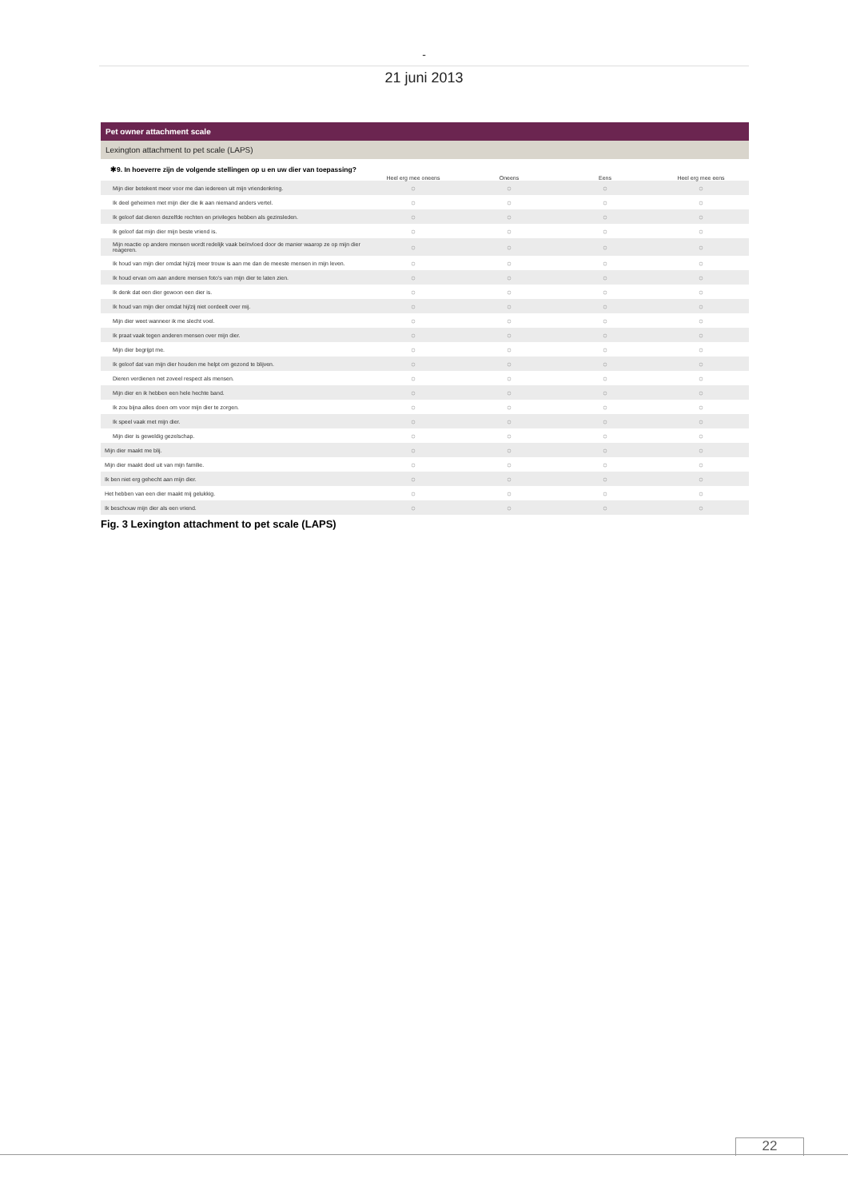-
21 juni 2013
Pet owner attachment scale
Lexington attachment to pet scale (LAPS)
✱9. In hoeverre zijn de volgende stellingen op u en uw dier van toepassing?
| | Heel erg mee oneens | Oneens | Eens | Heel erg mee eens |
| --- | --- | --- | --- | --- |
| Mijn dier betekent meer voor me dan iedereen uit mijn vriendenkring. | ○ | ○ | ○ | ○ |
| Ik deel geheimen met mijn dier die ik aan niemand anders vertel. | ○ | ○ | ○ | ○ |
| Ik geloof dat dieren dezelfde rechten en privileges hebben als gezinsleden. | ○ | ○ | ○ | ○ |
| Ik geloof dat mijn dier mijn beste vriend is. | ○ | ○ | ○ | ○ |
| Mijn reactie op andere mensen wordt redelijk vaak beïnvloed door de manier waarop ze op mijn dier reageren. | ○ | ○ | ○ | ○ |
| Ik houd van mijn dier omdat hij/zij meer trouw is aan me dan de meeste mensen in mijn leven. | ○ | ○ | ○ | ○ |
| Ik houd ervan om aan andere mensen foto's van mijn dier te laten zien. | ○ | ○ | ○ | ○ |
| Ik denk dat een dier gewoon een dier is. | ○ | ○ | ○ | ○ |
| Ik houd van mijn dier omdat hij/zij niet oordeelt over mij. | ○ | ○ | ○ | ○ |
| Mijn dier weet wanneer ik me slecht voel. | ○ | ○ | ○ | ○ |
| Ik praat vaak tegen anderen mensen over mijn dier. | ○ | ○ | ○ | ○ |
| Mijn dier begrijpt me. | ○ | ○ | ○ | ○ |
| Ik geloof dat van mijn dier houden me helpt om gezond te blijven. | ○ | ○ | ○ | ○ |
| Dieren verdienen net zoveel respect als mensen. | ○ | ○ | ○ | ○ |
| Mijn dier en ik hebben een hele hechte band. | ○ | ○ | ○ | ○ |
| Ik zou bijna alles doen om voor mijn dier te zorgen. | ○ | ○ | ○ | ○ |
| Ik speel vaak met mijn dier. | ○ | ○ | ○ | ○ |
| Mijn dier is geweldig gezelschap. | ○ | ○ | ○ | ○ |
| Mijn dier maakt me blij. | ○ | ○ | ○ | ○ |
| Mijn dier maakt deel uit van mijn familie. | ○ | ○ | ○ | ○ |
| Ik ben niet erg gehecht aan mijn dier. | ○ | ○ | ○ | ○ |
| Het hebben van een dier maakt mij gelukkig. | ○ | ○ | ○ | ○ |
| Ik beschouw mijn dier als een vriend. | ○ | ○ | ○ | ○ |
Fig. 3 Lexington attachment to pet scale (LAPS)
22